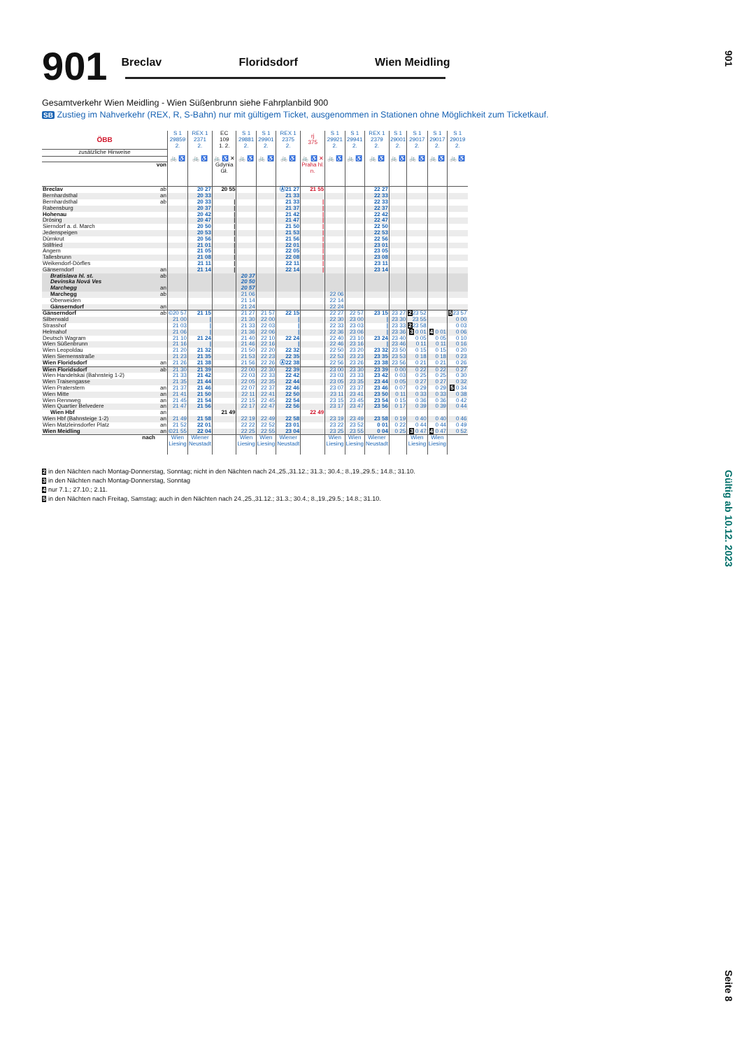901
Breclav Floridsdorf Wien Meidling
Gesamtverkehr Wien Meidling - Wien Süßenbrunn siehe Fahrplanbild 900
SB Zustieg im Nahverkehr (REX, R, S-Bahn) nur mit gültigem Ticket, ausgenommen in Stationen ohne Möglichkeit zum Ticketkauf.
| ÖBB | | S 1 29859 2. | REX 1 2371 2. | EC 109 1. 2. | S 1 29881 2. | S 1 29901 2. | REX 1 2375 2. | rj 375 | S 1 29921 2. | S 1 29941 2. | REX 1 2379 2. | S 1 29001 2. | S 1 29017 2. | S 1 29017 2. | S 1 29019 2. |
| --- | --- | --- | --- | --- | --- | --- | --- | --- | --- | --- | --- | --- | --- | --- | --- |
| zusätzliche Hinweise | | | | | | | | | | | | | | | |
| | | 🚲 ♿ | 🚲 ♿ | 🚲 ♿ ✕ | 🚲 ♿ | 🚲 ♿ | 🚲 ♿ | 🚲 ♿ ✕ | 🚲 ♿ | 🚲 ♿ | 🚲 ♿ | 🚲 ♿ | 🚲 ♿ | 🚲 ♿ | 🚲 ♿ |
| von | | | | Gdynia Gł. | | | | Praha hl. n. | | | | | | | |
| Breclav | ab | | 20 27 | 20 55 | | | Ⓐ21 27 | 21 55 | | | 22 27 | | | | |
| Bernhardsthal | an | | 20 33 | | | | 21 33 | | | | 22 33 | | | | |
| Bernhardsthal | ab | | 20 33 | / | | | 21 33 | / | | | 22 33 | | | | |
| Rabensburg | | | 20 37 | / | | | 21 37 | / | | | 22 37 | | | | |
| Hohenau | | | 20 42 | / | | | 21 42 | / | | | 22 42 | | | | |
| Drösing | | | 20 47 | / | | | 21 47 | / | | | 22 47 | | | | |
| Sierndorf a. d. March | | | 20 50 | / | | | 21 50 | / | | | 22 50 | | | | |
| Jedenspeigen | | | 20 53 | / | | | 21 53 | / | | | 22 53 | | | | |
| Dürnkrut | | | 20 56 | / | | | 21 56 | / | | | 22 56 | | | | |
| Stillfried | | | 21 01 | / | | | 22 01 | / | | | 23 01 | | | | |
| Angern | | | 21 05 | / | | | 22 05 | / | | | 23 05 | | | | |
| Tallesbrunn | | | 21 08 | / | | | 22 08 | / | | | 23 08 | | | | |
| Weikendorf-Dörfles | | | 21 11 | / | | | 22 11 | / | | | 23 11 | | | | |
| Gänserndorf | an | | 21 14 | / | | | 22 14 | / | | | 23 14 | | | | |
| Bratislava hl. st. | ab | | | | 20 37 | | | | | | | | | | |
| Devinska Nová Ves | | | | | 20 50 | | | | | | | | | | |
| Marchegg | an | | | | 20 57 | | | | | | | | | | |
| Marchegg | ab | | | | 21 06 | | | | 22 06 | | | | | | |
| Oberweiden | | | | | 21 14 | | | | 22 14 | | | | | | |
| Gänserndorf | an | | | | 21 24 | | | | 22 24 | | | | | | |
| Gänserndorf | ab | ©20 57 | 21 15 | | 21 27 | 21 57 | 22 15 | | 22 27 | 22 57 | 23 15 | 23 27 | 2 23 52 | | 5 23 57 |
| Silberwald | | 21 00 | / | | 21 30 | 22 00 | / | | 22 30 | 23 00 | / | 23 30 | 23 55 | | 0 00 |
| Strasshof | | 21 03 | / | | 21 33 | 22 03 | / | | 22 33 | 23 03 | / | 23 33 | 2 23 58 | | 0 03 |
| Helmahof | | 21 06 | / | | 21 36 | 22 06 | / | | 22 36 | 23 06 | / | 23 36 | 3 0 01 | 4 0 01 | 0 06 |
| Deutsch Wagram | | 21 10 | 21 24 | | 21 40 | 22 10 | 22 24 | | 22 40 | 23 10 | 23 24 | 23 40 | 0 05 | 0 05 | 0 10 |
| Wien Süßenbrunn | | 21 16 | / | | 21 46 | 22 16 | / | | 22 46 | 23 16 | / | 23 46 | 0 11 | 0 11 | 0 16 |
| Wien Leopoldau | | 21 20 | 21 32 | | 21 50 | 22 20 | 22 32 | | 22 50 | 23 20 | 23 32 | 23 50 | 0 15 | 0 15 | 0 20 |
| Wien Siemensstraße | | 21 23 | 21 35 | | 21 53 | 22 23 | 22 35 | | 22 53 | 23 23 | 23 35 | 23 53 | 0 18 | 0 18 | 0 23 |
| Wien Floridsdorf | an | 21 26 | 21 38 | | 21 56 | 22 26 | Ⓐ22 38 | | 22 56 | 23 26 | 23 38 | 23 56 | 0 21 | 0 21 | 0 26 |
| Wien Floridsdorf | ab | 21 30 | 21 39 | | 22 00 | 22 30 | 22 39 | | 23 00 | 23 30 | 23 39 | 0 00 | 0 22 | 0 22 | 0 27 |
| Wien Handelskai (Bahnsteig 1-2) | | 21 33 | 21 42 | | 22 03 | 22 33 | 22 42 | | 23 03 | 23 33 | 23 42 | 0 03 | 0 25 | 0 25 | 0 30 |
| Wien Traisengasse | | 21 35 | 21 44 | | 22 05 | 22 35 | 22 44 | | 23 05 | 23 35 | 23 44 | 0 05 | 0 27 | 0 27 | 0 32 |
| Wien Praterstern | an | 21 37 | 21 46 | | 22 07 | 22 37 | 22 46 | | 23 07 | 23 37 | 23 46 | 0 07 | 0 29 | 0 29 | 5 0 34 |
| Wien Mitte | an | 21 41 | 21 50 | | 22 11 | 22 41 | 22 50 | | 23 11 | 23 41 | 23 50 | 0 11 | 0 33 | 0 33 | 0 38 |
| Wien Rennweg | an | 21 45 | 21 54 | | 22 15 | 22 45 | 22 54 | | 23 15 | 23 45 | 23 54 | 0 15 | 0 36 | 0 36 | 0 42 |
| Wien Quartier Belvedere | an | 21 47 | 21 56 | | 22 17 | 22 47 | 22 56 | | 23 17 | 23 47 | 23 56 | 0 17 | 0 39 | 0 39 | 0 44 |
| Wien Hbf | an | | | 21 49 | | | | 22 49 | | | | | | | |
| Wien Hbf (Bahnsteige 1-2) | an | 21 49 | 21 58 | | 22 19 | 22 49 | 22 58 | | 23 19 | 23 49 | 23 58 | 0 19 | 0 40 | 0 40 | 0 46 |
| Wien Matzleinsdorfer Platz | an | 21 52 | 22 01 | | 22 22 | 22 52 | 23 01 | | 23 22 | 23 52 | 0 01 | 0 22 | 0 44 | 0 44 | 0 49 |
| Wien Meidling | an | ©21 55 | 22 04 | | 22 25 | 22 55 | 23 04 | | 23 25 | 23 55 | 0 04 | 0 25 | 3 0 47 | 4 0 47 | 0 52 |
| nach | | Wien Liesing | Wiener Neustadt | | Wien Liesing | Wien Liesing | Wiener Neustadt | | Wien Liesing | Wien Liesing | Wiener Neustadt | | Wien Liesing | Wien Liesing | |
2 in den Nächten nach Montag-Donnerstag, Sonntag; nicht in den Nächten nach 24.,25.,31.12.; 31.3.; 30.4.; 8.,19.,29.5.; 14.8.; 31.10.
3 in den Nächten nach Montag-Donnerstag, Sonntag
4 nur 7.1.; 27.10.; 2.11.
5 in den Nächten nach Freitag, Samstag; auch in den Nächten nach 24.,25.,31.12.; 31.3.; 30.4.; 8.,19.,29.5.; 14.8.; 31.10.
901
Gültig ab 10.12. 2023
Seite 8